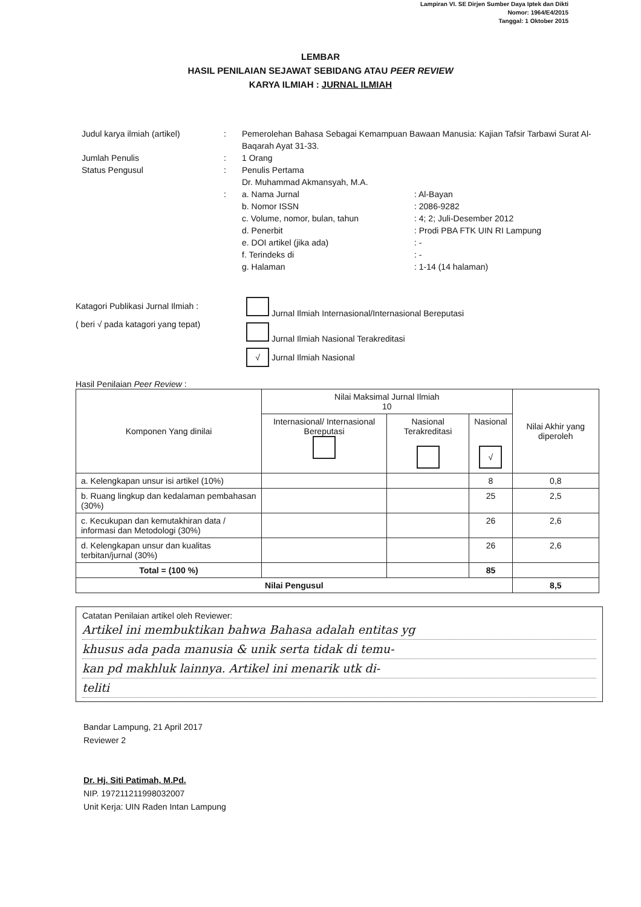Lampiran VI. SE Dirjen Sumber Daya Iptek dan Dikti
Nomor: 1964/E4/2015
Tanggal: 1 Oktober 2015
LEMBAR
HASIL PENILAIAN SEJAWAT SEBIDANG ATAU PEER REVIEW
KARYA ILMIAH : JURNAL ILMIAH
Judul karya ilmiah (artikel)
: Pemerolehan Bahasa Sebagai Kemampuan Bawaan Manusia: Kajian Tafsir Tarbawi Surat Al-Baqarah Ayat 31-33.
Jumlah Penulis : 1 Orang
Status Pengusul : Penulis Pertama
Dr. Muhammad Akmansyah, M.A.
: a. Nama Jurnal : Al-Bayan
b. Nomor ISSN : 2086-9282
c. Volume, nomor, bulan, tahun : 4; 2; Juli-Desember 2012
d. Penerbit : Prodi PBA FTK UIN RI Lampung
e. DOI artikel (jika ada) : -
f. Terindeks di : -
g. Halaman : 1-14 (14 halaman)
Katagori Publikasi Jurnal Ilmiah :
( beri √ pada katagori yang tepat)
Jurnal Ilmiah Internasional/Internasional Bereputasi
Jurnal Ilmiah Nasional Terakreditasi
√ Jurnal Ilmiah Nasional
Hasil Penilaian Peer Review :
| Komponen Yang dinilai | Nilai Maksimal Jurnal Ilmiah 10 | | | Nilai Akhir yang diperoleh |
| --- | --- | --- | --- | --- |
| | Internasional/ Internasional Bereputasi | Nasional Terakreditasi | Nasional √ | |
| a. Kelengkapan unsur isi artikel (10%) | | | 8 | 0,8 |
| b. Ruang lingkup dan kedalaman pembahasan (30%) | | | 25 | 2,5 |
| c. Kecukupan dan kemutakhiran data / informasi dan Metodologi (30%) | | | 26 | 2,6 |
| d. Kelengkapan unsur dan kualitas terbitan/jurnal (30%) | | | 26 | 2,6 |
| Total = (100 %) | | | 85 | |
| Nilai Pengusul | | | | 8,5 |
Catatan Penilaian artikel oleh Reviewer:
Artikel ini membuktikan bahwa Bahasa adalah entitas yg
khusus ada pada manusia & unik serta tidak di temu-
kan pd makhluk lainnya. Artikel ini menarik utk di-
teliti
Bandar Lampung, 21 April 2017
Reviewer 2
Dr. Hj. Siti Patimah, M.Pd.
NIP. 197211211998032007
Unit Kerja: UIN Raden Intan Lampung